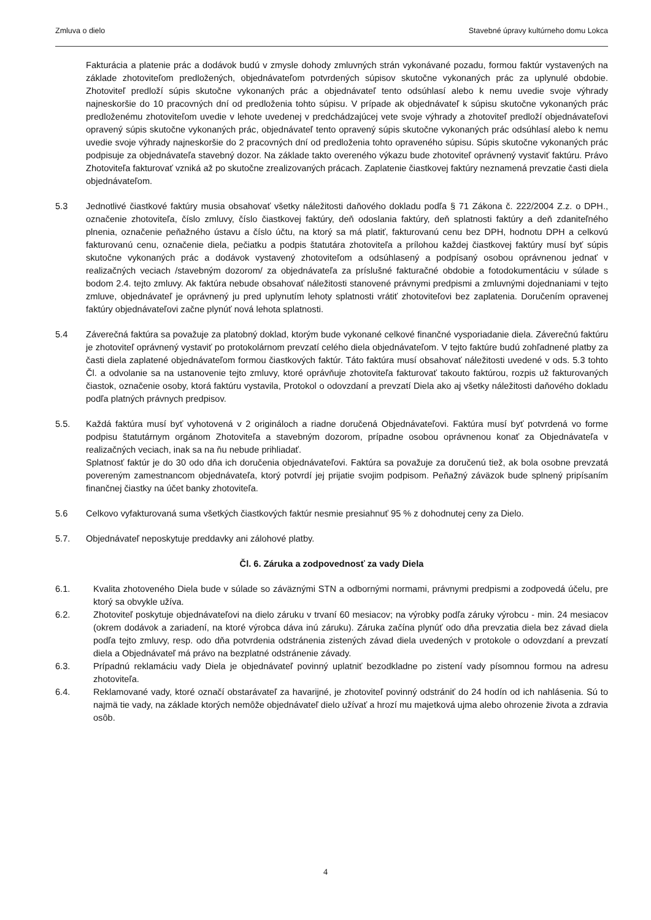Zmluva o dielo Stavebné úpravy kultúrneho domu Lokca
Fakturácia a platenie prác a dodávok budú v zmysle dohody zmluvných strán vykonávané pozadu, formou faktúr vystavených na základe zhotoviteľom predložených, objednávateľom potvrdených súpisov skutočne vykonaných prác za uplynulé obdobie. Zhotoviteľ predloží súpis skutočne vykonaných prác a objednávateľ tento odsúhlasí alebo k nemu uvedie svoje výhrady najneskoršie do 10 pracovných dní od predloženia tohto súpisu. V prípade ak objednávateľ k súpisu skutočne vykonaných prác predloženému zhotoviteľom uvedie v lehote uvedenej v predchádzajúcej vete svoje výhrady a zhotoviteľ predloží objednávateľovi opravený súpis skutočne vykonaných prác, objednávateľ tento opravený súpis skutočne vykonaných prác odsúhlasí alebo k nemu uvedie svoje výhrady najneskoršie do 2 pracovných dní od predloženia tohto opraveného súpisu. Súpis skutočne vykonaných prác podpisuje za objednávateľa stavebný dozor. Na základe takto overeného výkazu bude zhotoviteľ oprávnený vystaviť faktúru. Právo Zhotoviteľa fakturovať vzniká až po skutočne zrealizovaných prácach. Zaplatenie čiastkovej faktúry neznamená prevzatie časti diela objednávateľom.
5.3 Jednotlivé čiastkové faktúry musia obsahovať všetky náležitosti daňového dokladu podľa § 71 Zákona č. 222/2004 Z.z. o DPH., označenie zhotoviteľa, číslo zmluvy, číslo čiastkovej faktúry, deň odoslania faktúry, deň splatnosti faktúry a deň zdaniteľného plnenia, označenie peňažného ústavu a číslo účtu, na ktorý sa má platiť, fakturovanú cenu bez DPH, hodnotu DPH a celkovú fakturovanú cenu, označenie diela, pečiatku a podpis štatutára zhotoviteľa a prílohou každej čiastkovej faktúry musí byť súpis skutočne vykonaných prác a dodávok vystavený zhotoviteľom a odsúhlasený a podpísaný osobou oprávnenou jednať v realizačných veciach /stavebným dozorom/ za objednávateľa za príslušné fakturačné obdobie a fotodokumentáciu v súlade s bodom 2.4. tejto zmluvy. Ak faktúra nebude obsahovať náležitosti stanovené právnymi predpismi a zmluvnými dojednaniami v tejto zmluve, objednávateľ je oprávnený ju pred uplynutím lehoty splatnosti vrátiť zhotoviteľovi bez zaplatenia. Doručením opravenej faktúry objednávateľovi začne plynúť nová lehota splatnosti.
5.4 Záverečná faktúra sa považuje za platobný doklad, ktorým bude vykonané celkové finančné vysporiadanie diela. Záverečnú faktúru je zhotoviteľ oprávnený vystaviť po protokolárnom prevzatí celého diela objednávateľom. V tejto faktúre budú zohľadnené platby za časti diela zaplatené objednávateľom formou čiastkových faktúr. Táto faktúra musí obsahovať náležitosti uvedené v ods. 5.3 tohto Čl. a odvolanie sa na ustanovenie tejto zmluvy, ktoré oprávňuje zhotoviteľa fakturovať takouto faktúrou, rozpis už fakturovaných čiastok, označenie osoby, ktorá faktúru vystavila, Protokol o odovzdaní a prevzatí Diela ako aj všetky náležitosti daňového dokladu podľa platných právnych predpisov.
5.5. Každá faktúra musí byť vyhotovená v 2 origináloch a riadne doručená Objednávateľovi. Faktúra musí byť potvrdená vo forme podpisu štatutárnym orgánom Zhotoviteľa a stavebným dozorom, prípadne osobou oprávnenou konať za Objednávateľa v realizačných veciach, inak sa na ňu nebude prihliadať.
Splatnosť faktúr je do 30 odo dňa ich doručenia objednávateľovi. Faktúra sa považuje za doručenú tiež, ak bola osobne prevzatá povereným zamestnancom objednávateľa, ktorý potvrdí jej prijatie svojim podpisom. Peňažný záväzok bude splnený pripísaním finančnej čiastky na účet banky zhotoviteľa.
5.6 Celkovo vyfakturovaná suma všetkých čiastkových faktúr nesmie presiahnuť 95 % z dohodnutej ceny za Dielo.
5.7. Objednávateľ neposkytuje preddavky ani zálohové platby.
Čl. 6. Záruka a zodpovednosť za vady Diela
6.1. Kvalita zhotoveného Diela bude v súlade so záväznými STN a odbornými normami, právnymi predpismi a zodpovedá účelu, pre ktorý sa obvykle užíva.
6.2. Zhotoviteľ poskytuje objednávateľovi na dielo záruku v trvaní 60 mesiacov; na výrobky podľa záruky výrobcu - min. 24 mesiacov (okrem dodávok a zariadení, na ktoré výrobca dáva inú záruku). Záruka začína plynúť odo dňa prevzatia diela bez závad diela podľa tejto zmluvy, resp. odo dňa potvrdenia odstránenia zistených závad diela uvedených v protokole o odovzdaní a prevzatí diela a Objednávateľ má právo na bezplatné odstránenie závady.
6.3. Prípadnú reklamáciu vady Diela je objednávateľ povinný uplatniť bezodkladne po zistení vady písomnou formou na adresu zhotoviteľa.
6.4. Reklamované vady, ktoré označí obstarávateľ za havarijné, je zhotoviteľ povinný odstrániť do 24 hodín od ich nahlásenia. Sú to najmä tie vady, na základe ktorých nemôže objednávateľ dielo užívať a hrozí mu majetková ujma alebo ohrozenie života a zdravia osôb.
4